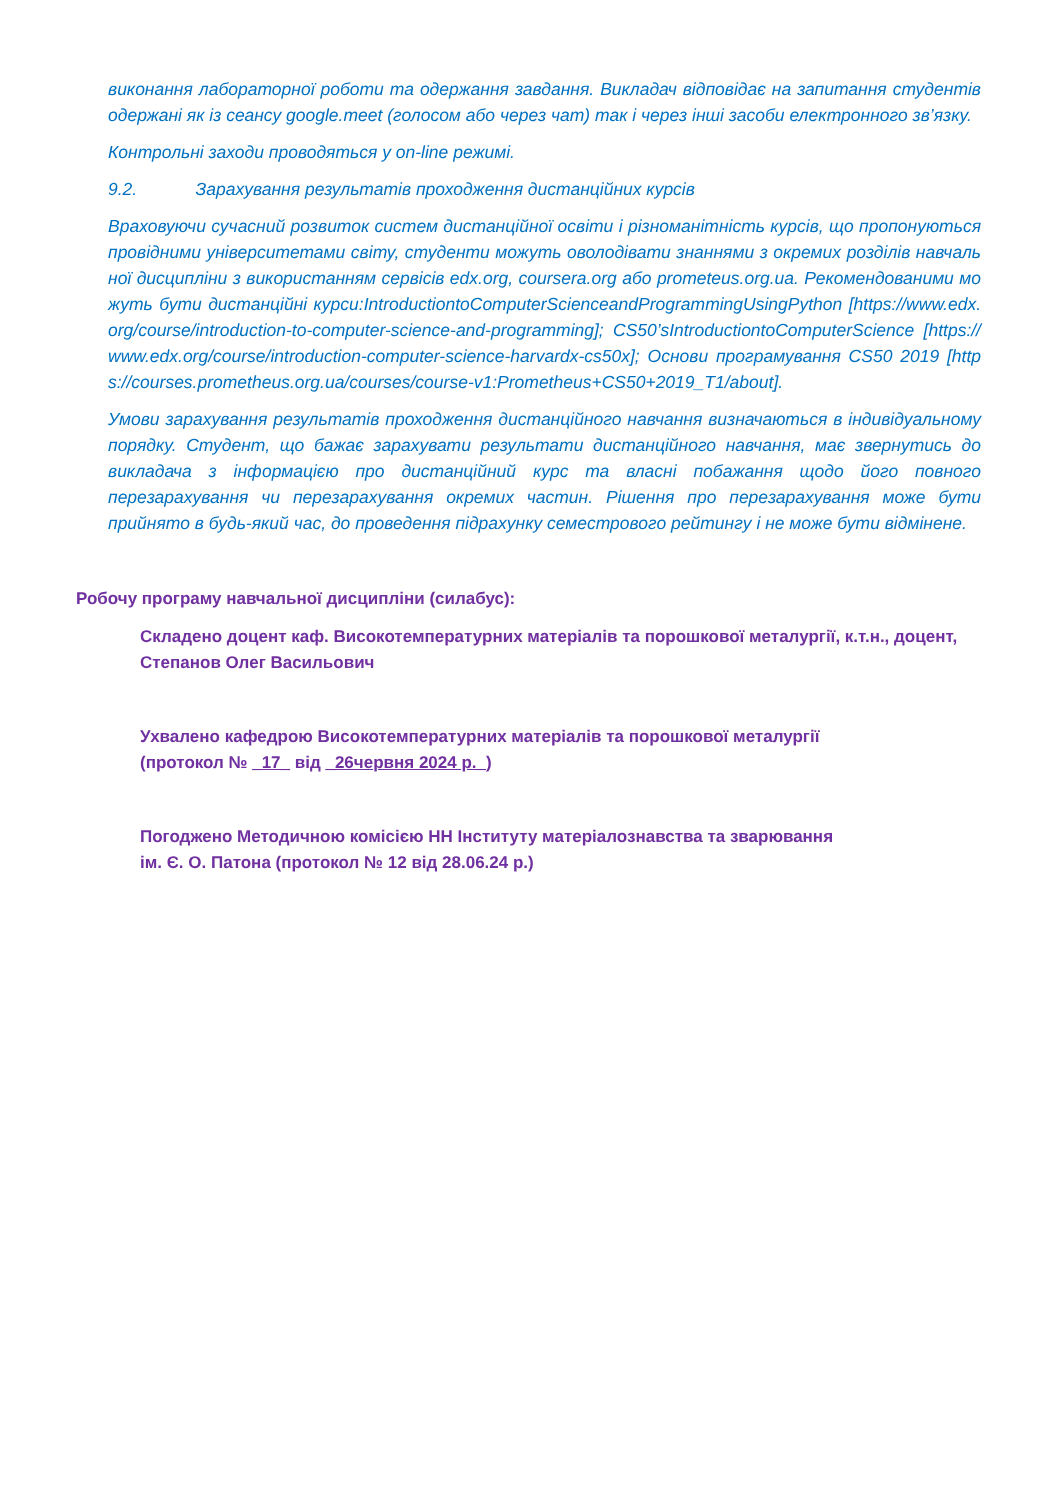виконання лабораторної роботи та одержання завдання. Викладач відповідає на запитання студентів одержані як із сеансу google.meet (голосом або через чат) так і через інші засоби електронного зв’язку.
Контрольні заходи проводяться у on-line режимі.
9.2. Зарахування результатів проходження дистанційних курсів
Враховуючи сучасний розвиток систем дистанційної освіти і різноманітність курсів, що пропонуються провідними університетами світу, студенти можуть оволодівати знаннями з окремих розділів навчальної дисципліни з використанням сервісів edx.org, coursera.org або prometeus.org.ua. Рекомендованими можуть бути дистанційні курси:IntroductiontoComputerScienceandProgrammingUsingPython [https://www.edx.org/course/introduction-to-computer-science-and-programming]; CS50’sIntroductiontoComputerScience [https://www.edx.org/course/introduction-computer-science-harvardx-cs50x]; Основи програмування CS50 2019 [https://courses.prometheus.org.ua/courses/course-v1:Prometheus+CS50+2019_T1/about].
Умови зарахування результатів проходження дистанційного навчання визначаються в індивідуальному порядку. Студент, що бажає зарахувати результати дистанційного навчання, має звернутись до викладача з інформацією про дистанційний курс та власні побажання щодо його повного перезарахування чи перезарахування окремих частин. Рішення про перезарахування може бути прийнято в будь-який час, до проведення підрахунку семестрового рейтингу і не може бути відмінене.
Робочу програму навчальної дисципліни (силабус):
Складено доцент каф. Високотемпературних матеріалів та порошкової металургії, к.т.н., доцент, Степанов Олег Васильович
Ухвалено кафедрою Високотемпературних матеріалів та порошкової металургії
(протокол № _17_ від _26червня 2024 р._)
Погоджено Методичною комісією НН Інституту матеріалознавства та зварювання
ім. Є. О. Патона (протокол № 12 від 28.06.24 р.)